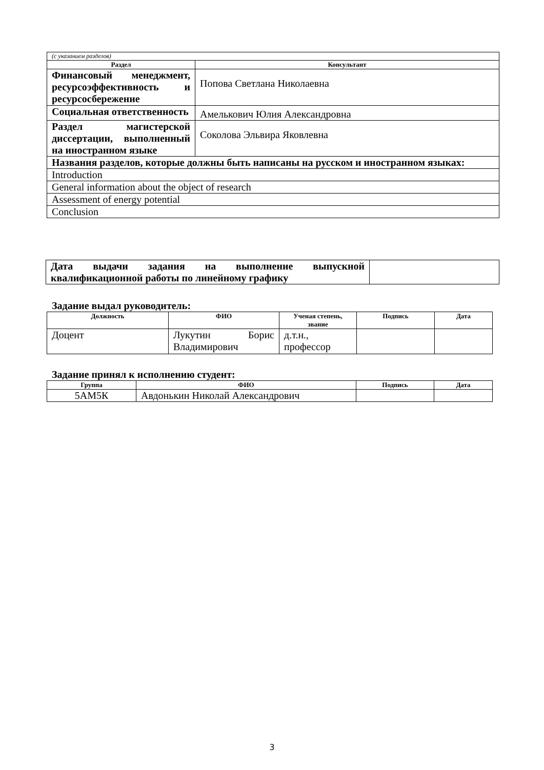| (с указанием разделов) | |
| Раздел | Консультант |
| Финансовый менеджмент, ресурсоэффективность и ресурсосбережение | Попова Светлана Николаевна |
| Социальная ответственность | Амелькович Юлия Александровна |
| Раздел магистерской диссертации, выполненный на иностранном языке | Соколова Эльвира Яковлевна |
| Названия разделов, которые должны быть написаны на русском и иностранном языках: | |
| Introduction | |
| General information about the object of research | |
| Assessment of energy potential | |
| Conclusion | |
| Дата выдачи задания на выполнение выпускной квалификационной работы по линейному графику | |
Задание выдал руководитель:
| Должность | ФИО | Ученая степень, звание | Подпись | Дата |
| --- | --- | --- | --- | --- |
| Доцент | Лукутин Борис Владимирович | д.т.н., профессор | | |
Задание принял к исполнению студент:
| Группа | ФИО | Подпись | Дата |
| --- | --- | --- | --- |
| 5АМ5К | Авдонькин Николай Александрович | | |
3